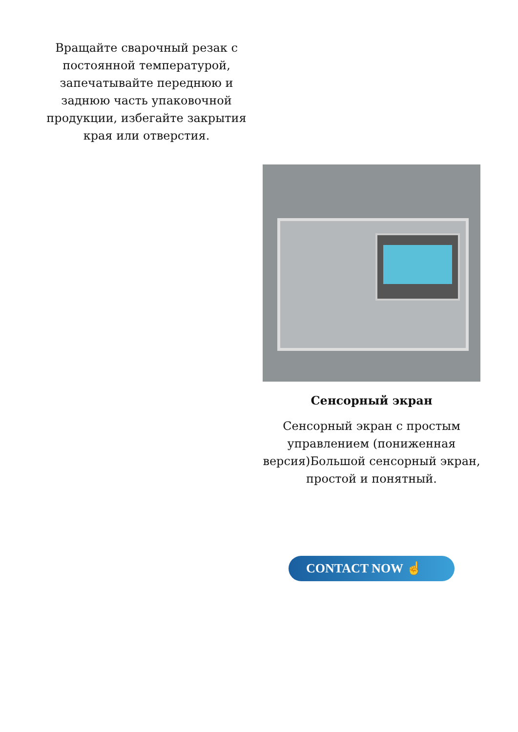Вращайте сварочный резак с постоянной температурой, запечатывайте переднюю и заднюю часть упаковочной продукции, избегайте закрытия края или отверстия.
Сенсорный экран
Сенсорный экран с простым управлением (пониженная версия)Большой сенсорный экран, простой и понятный.
CONTACT NOW ☝